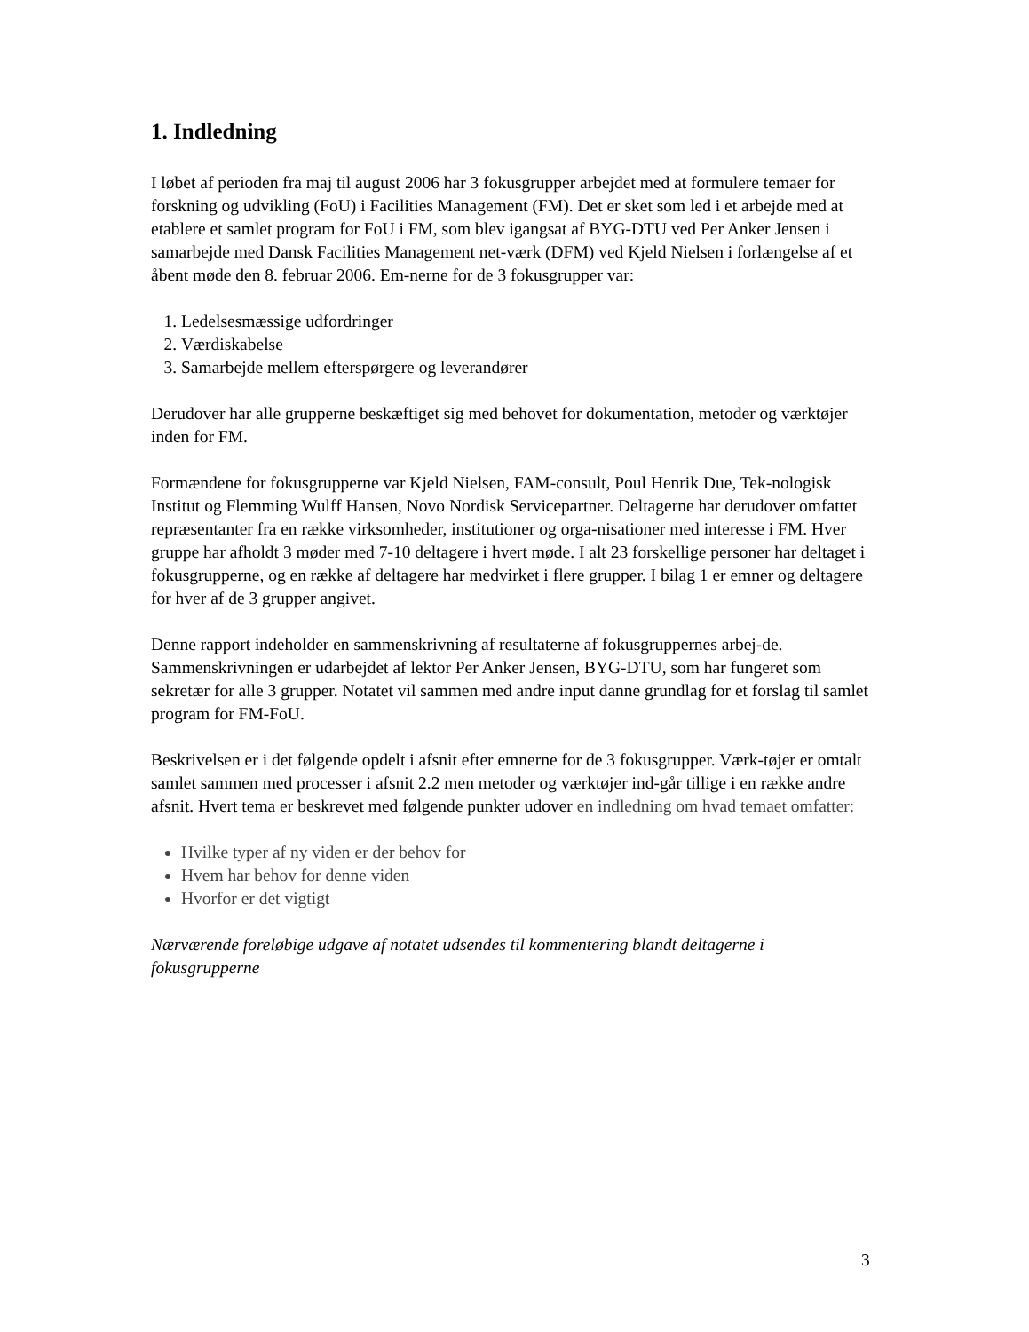1. Indledning
I løbet af perioden fra maj til august 2006 har 3 fokusgrupper arbejdet med at formulere temaer for forskning og udvikling (FoU) i Facilities Management (FM). Det er sket som led i et arbejde med at etablere et samlet program for FoU i FM, som blev igangsat af BYG-DTU ved Per Anker Jensen i samarbejde med Dansk Facilities Management net-værk (DFM) ved Kjeld Nielsen i forlængelse af et åbent møde den 8. februar 2006. Em-nerne for de 3 fokusgrupper var:
1. Ledelsesmæssige udfordringer
2. Værdiskabelse
3. Samarbejde mellem efterspørgere og leverandører
Derudover har alle grupperne beskæftiget sig med behovet for dokumentation, metoder og værktøjer inden for FM.
Formændene for fokusgrupperne var Kjeld Nielsen, FAM-consult, Poul Henrik Due, Tek-nologisk Institut og Flemming Wulff Hansen, Novo Nordisk Servicepartner. Deltagerne har derudover omfattet repræsentanter fra en række virksomheder, institutioner og orga-nisationer med interesse i FM. Hver gruppe har afholdt 3 møder med 7-10 deltagere i hvert møde. I alt 23 forskellige personer har deltaget i fokusgrupperne, og en række af deltagere har medvirket i flere grupper. I bilag 1 er emner og deltagere for hver af de 3 grupper angivet.
Denne rapport indeholder en sammenskrivning af resultaterne af fokusgruppernes arbej-de. Sammenskrivningen er udarbejdet af lektor Per Anker Jensen, BYG-DTU, som har fungeret som sekretær for alle 3 grupper. Notatet vil sammen med andre input danne grundlag for et forslag til samlet program for FM-FoU.
Beskrivelsen er i det følgende opdelt i afsnit efter emnerne for de 3 fokusgrupper. Værk-tøjer er omtalt samlet sammen med processer i afsnit 2.2 men metoder og værktøjer ind-går tillige i en række andre afsnit. Hvert tema er beskrevet med følgende punkter udover en indledning om hvad temaet omfatter:
Hvilke typer af ny viden er der behov for
Hvem har behov for denne viden
Hvorfor er det vigtigt
Nærværende foreløbige udgave af notatet udsendes til kommentering blandt deltagerne i fokusgrupperne
3